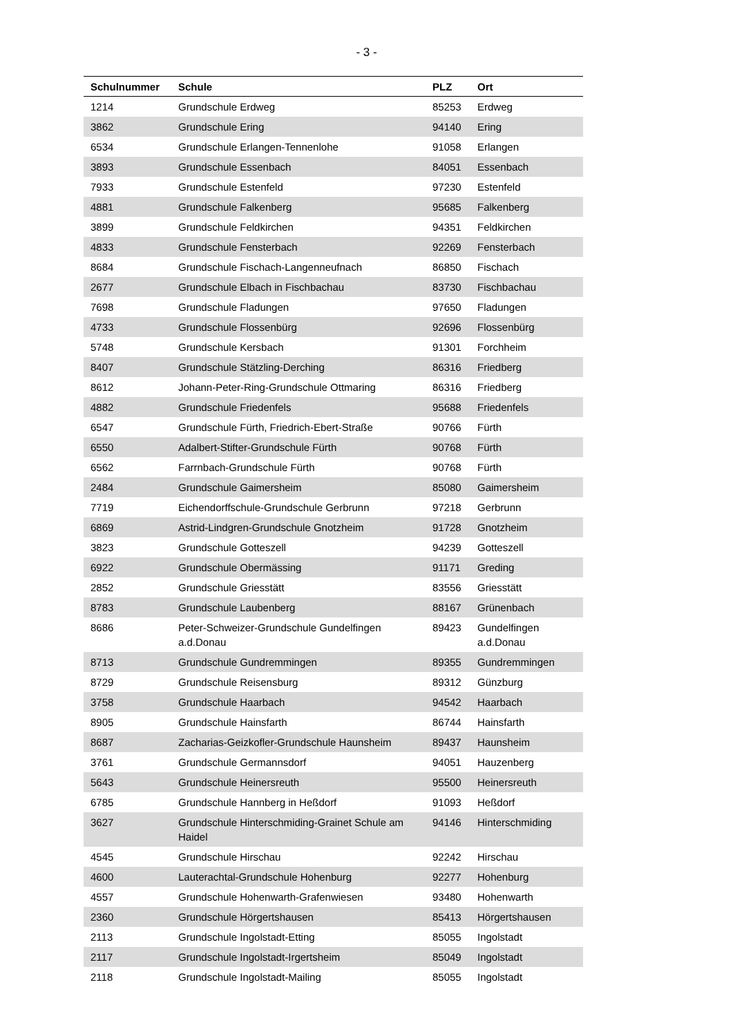- 3 -
| Schulnummer | Schule | PLZ | Ort |
| --- | --- | --- | --- |
| 1214 | Grundschule Erdweg | 85253 | Erdweg |
| 3862 | Grundschule Ering | 94140 | Ering |
| 6534 | Grundschule Erlangen-Tennenlohe | 91058 | Erlangen |
| 3893 | Grundschule Essenbach | 84051 | Essenbach |
| 7933 | Grundschule Estenfeld | 97230 | Estenfeld |
| 4881 | Grundschule Falkenberg | 95685 | Falkenberg |
| 3899 | Grundschule Feldkirchen | 94351 | Feldkirchen |
| 4833 | Grundschule Fensterbach | 92269 | Fensterbach |
| 8684 | Grundschule Fischach-Langenneufnach | 86850 | Fischach |
| 2677 | Grundschule Elbach in Fischbachau | 83730 | Fischbachau |
| 7698 | Grundschule Fladungen | 97650 | Fladungen |
| 4733 | Grundschule Flossenbürg | 92696 | Flossenbürg |
| 5748 | Grundschule Kersbach | 91301 | Forchheim |
| 8407 | Grundschule Stätzling-Derching | 86316 | Friedberg |
| 8612 | Johann-Peter-Ring-Grundschule Ottmaring | 86316 | Friedberg |
| 4882 | Grundschule Friedenfels | 95688 | Friedenfels |
| 6547 | Grundschule Fürth, Friedrich-Ebert-Straße | 90766 | Fürth |
| 6550 | Adalbert-Stifter-Grundschule Fürth | 90768 | Fürth |
| 6562 | Farrnbach-Grundschule Fürth | 90768 | Fürth |
| 2484 | Grundschule Gaimersheim | 85080 | Gaimersheim |
| 7719 | Eichendorffschule-Grundschule Gerbrunn | 97218 | Gerbrunn |
| 6869 | Astrid-Lindgren-Grundschule Gnotzheim | 91728 | Gnotzheim |
| 3823 | Grundschule Gotteszell | 94239 | Gotteszell |
| 6922 | Grundschule Obermässing | 91171 | Greding |
| 2852 | Grundschule Griesstätt | 83556 | Griesstätt |
| 8783 | Grundschule Laubenberg | 88167 | Grünenbach |
| 8686 | Peter-Schweizer-Grundschule Gundelfingen a.d.Donau | 89423 | Gundelfingen a.d.Donau |
| 8713 | Grundschule Gundremmingen | 89355 | Gundremmingen |
| 8729 | Grundschule Reisensburg | 89312 | Günzburg |
| 3758 | Grundschule Haarbach | 94542 | Haarbach |
| 8905 | Grundschule Hainsfarth | 86744 | Hainsfarth |
| 8687 | Zacharias-Geizkofler-Grundschule Haunsheim | 89437 | Haunsheim |
| 3761 | Grundschule Germannsdorf | 94051 | Hauzenberg |
| 5643 | Grundschule Heinersreuth | 95500 | Heinersreuth |
| 6785 | Grundschule Hannberg in Heßdorf | 91093 | Heßdorf |
| 3627 | Grundschule Hinterschmiding-Grainet Schule am Haidel | 94146 | Hinterschmiding |
| 4545 | Grundschule Hirschau | 92242 | Hirschau |
| 4600 | Lauterachtal-Grundschule Hohenburg | 92277 | Hohenburg |
| 4557 | Grundschule Hohenwarth-Grafenwiesen | 93480 | Hohenwarth |
| 2360 | Grundschule Hörgertshausen | 85413 | Hörgertshausen |
| 2113 | Grundschule Ingolstadt-Etting | 85055 | Ingolstadt |
| 2117 | Grundschule Ingolstadt-Irgertsheim | 85049 | Ingolstadt |
| 2118 | Grundschule Ingolstadt-Mailing | 85055 | Ingolstadt |